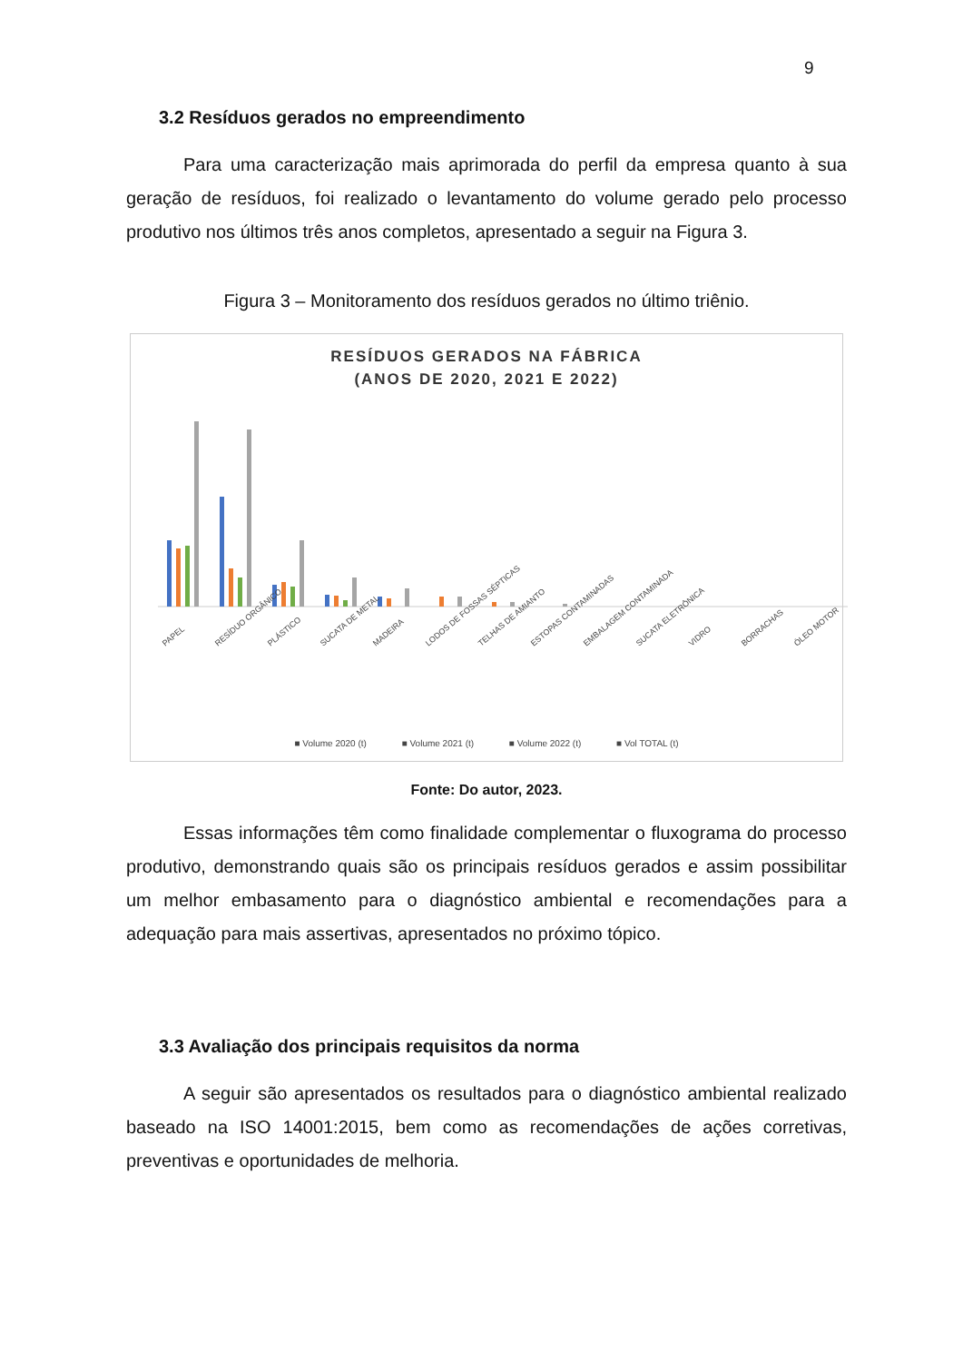9
3.2 Resíduos gerados no empreendimento
Para uma caracterização mais aprimorada do perfil da empresa quanto à sua geração de resíduos, foi realizado o levantamento do volume gerado pelo processo produtivo nos últimos três anos completos, apresentado a seguir na Figura 3.
Figura 3 – Monitoramento dos resíduos gerados no último triênio.
RESÍDUOS GERADOS NA FÁBRICA
(ANOS DE 2020, 2021 E 2022)
PAPEL RESÍDUO ORGÂNICO PLÁSTICO SUCATA DE METAL MADEIRA LODOS DE FOSSAS SÉPTICAS TELHAS DE AMIANTO ESTOPAS CONTAMINADAS EMBALAGEM CONTAMINADA SUCATA ELETRÔNICA VIDRO BORRACHAS ÓLEO MOTOR
■ Volume 2020 (t) ■ Volume 2021 (t) ■ Volume 2022 (t) ■ Vol TOTAL (t)
Fonte: Do autor, 2023.
Essas informações têm como finalidade complementar o fluxograma do processo produtivo, demonstrando quais são os principais resíduos gerados e assim possibilitar um melhor embasamento para o diagnóstico ambiental e recomendações para a adequação para mais assertivas, apresentados no próximo tópico.
3.3 Avaliação dos principais requisitos da norma
A seguir são apresentados os resultados para o diagnóstico ambiental realizado baseado na ISO 14001:2015, bem como as recomendações de ações corretivas, preventivas e oportunidades de melhoria.